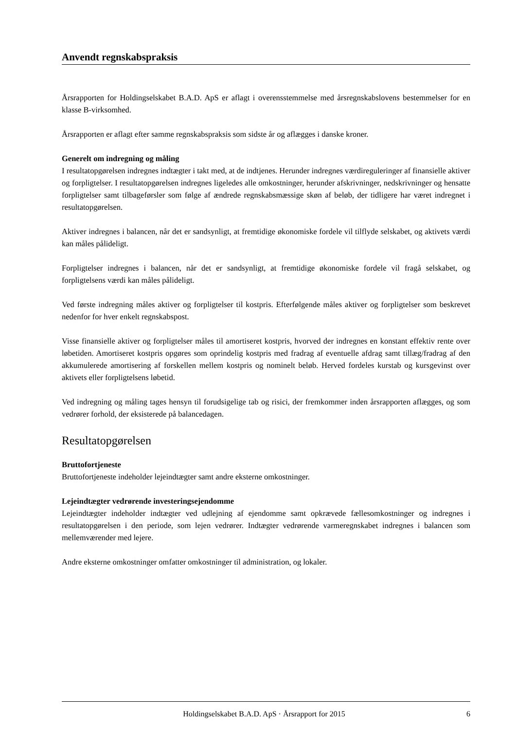Anvendt regnskabspraksis
Årsrapporten for Holdingselskabet B.A.D. ApS er aflagt i overensstemmelse med årsregnskabslovens bestemmelser for en klasse B-virksomhed.
Årsrapporten er aflagt efter samme regnskabspraksis som sidste år og aflægges i danske kroner.
Generelt om indregning og måling
I resultatopgørelsen indregnes indtægter i takt med, at de indtjenes. Herunder indregnes værdireguleringer af finansielle aktiver og forpligtelser. I resultatopgørelsen indregnes ligeledes alle omkostninger, herunder afskrivninger, nedskrivninger og hensatte forpligtelser samt tilbageførsler som følge af ændrede regnskabsmæssige skøn af beløb, der tidligere har været indregnet i resultatopgørelsen.
Aktiver indregnes i balancen, når det er sandsynligt, at fremtidige økonomiske fordele vil tilflyde selskabet, og aktivets værdi kan måles pålideligt.
Forpligtelser indregnes i balancen, når det er sandsynligt, at fremtidige økonomiske fordele vil fragå selskabet, og forpligtelsens værdi kan måles pålideligt.
Ved første indregning måles aktiver og forpligtelser til kostpris. Efterfølgende måles aktiver og forpligtelser som beskrevet nedenfor for hver enkelt regnskabspost.
Visse finansielle aktiver og forpligtelser måles til amortiseret kostpris, hvorved der indregnes en konstant effektiv rente over løbetiden. Amortiseret kostpris opgøres som oprindelig kostpris med fradrag af eventuelle afdrag samt tillæg/fradrag af den akkumulerede amortisering af forskellen mellem kostpris og nominelt beløb. Herved fordeles kurstab og kursgevinst over aktivets eller forpligtelsens løbetid.
Ved indregning og måling tages hensyn til forudsigelige tab og risici, der fremkommer inden årsrapporten aflægges, og som vedrører forhold, der eksisterede på balancedagen.
Resultatopgørelsen
Bruttofortjeneste
Bruttofortjeneste indeholder lejeindtægter samt andre eksterne omkostninger.
Lejeindtægter vedrørende investeringsejendomme
Lejeindtægter indeholder indtægter ved udlejning af ejendomme samt opkrævede fællesomkostninger og indregnes i resultatopgørelsen i den periode, som lejen vedrører. Indtægter vedrørende varmeregnskabet indregnes i balancen som mellemværender med lejere.
Andre eksterne omkostninger omfatter omkostninger til administration, og lokaler.
Holdingselskabet B.A.D. ApS · Årsrapport for 2015 6